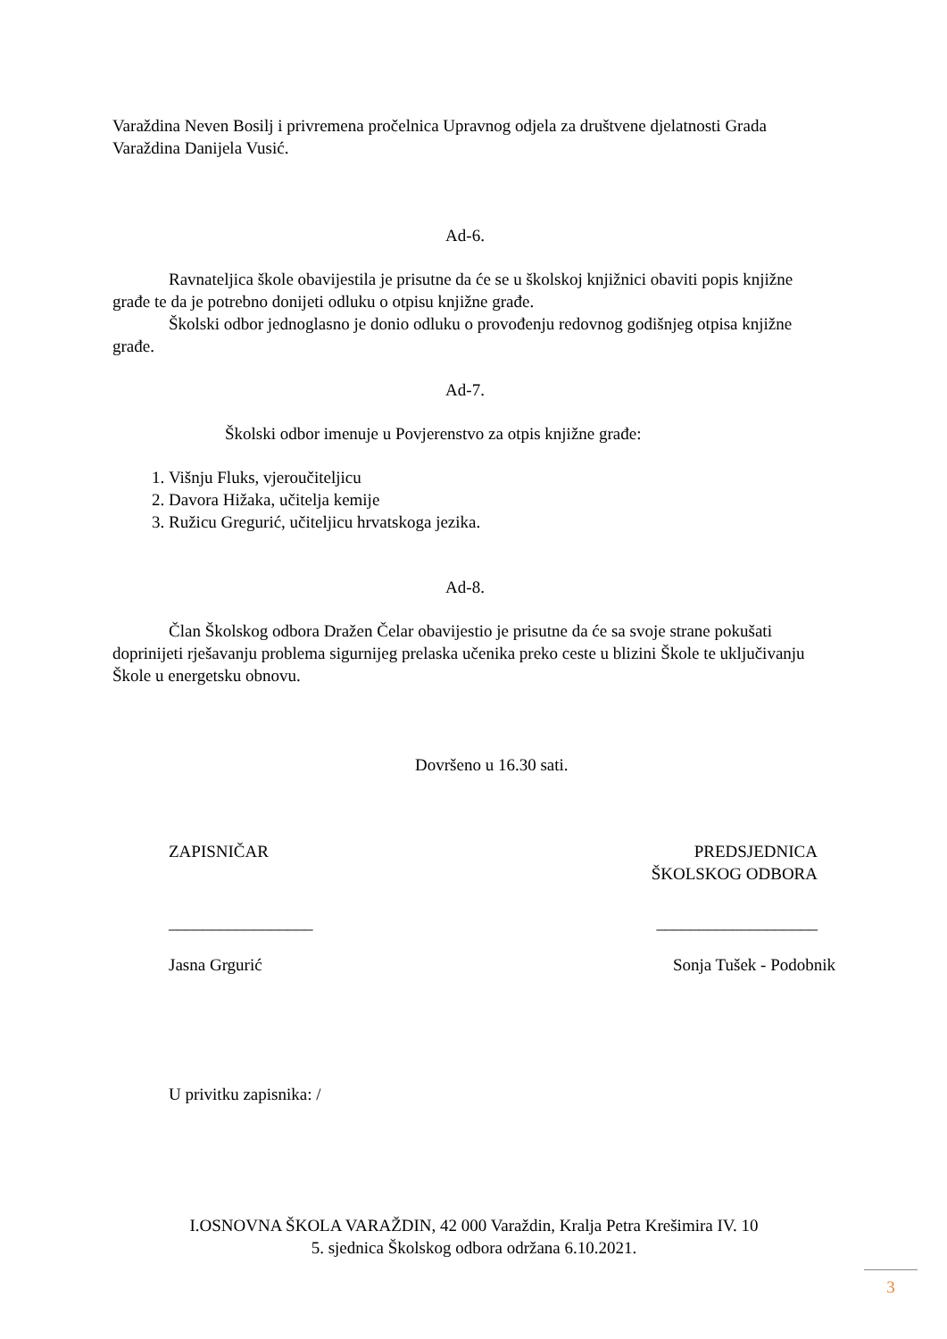Varaždina Neven Bosilj i privremena pročelnica Upravnog odjela za društvene djelatnosti Grada Varaždina Danijela Vusić.
Ad-6.
Ravnateljica škole obavijestila je prisutne da će se u školskoj knjižnici obaviti popis knjižne građe te da je potrebno donijeti odluku o otpisu knjižne građe.
Školski odbor jednoglasno je donio odluku o provođenju redovnog godišnjeg otpisa knjižne građe.
Ad-7.
Školski odbor imenuje u Povjerenstvo za otpis knjižne građe:
1. Višnju Fluks, vjeroučiteljicu
2. Davora Hižaka, učitelja kemije
3. Ružicu Gregurić, učiteljicu hrvatskoga jezika.
Ad-8.
Član Školskog odbora Dražen Čelar obavijestio je prisutne da će sa svoje strane pokušati doprinijeti rješavanju problema sigurnijeg prelaska učenika preko ceste u blizini Škole te uključivanju Škole u energetsku obnovu.
Dovršeno u 16.30 sati.
ZAPISNIČAR PREDSJEDNICA
ŠKOLSKOG ODBORA
_________________ ___________________
Jasna Grgurić Sonja Tušek - Podobnik
U privitku zapisnika: /
I.OSNOVNA ŠKOLA VARAŽDIN, 42 000 Varaždin, Kralja Petra Krešimira IV. 10
5. sjednica Školskog odbora održana 6.10.2021.
3